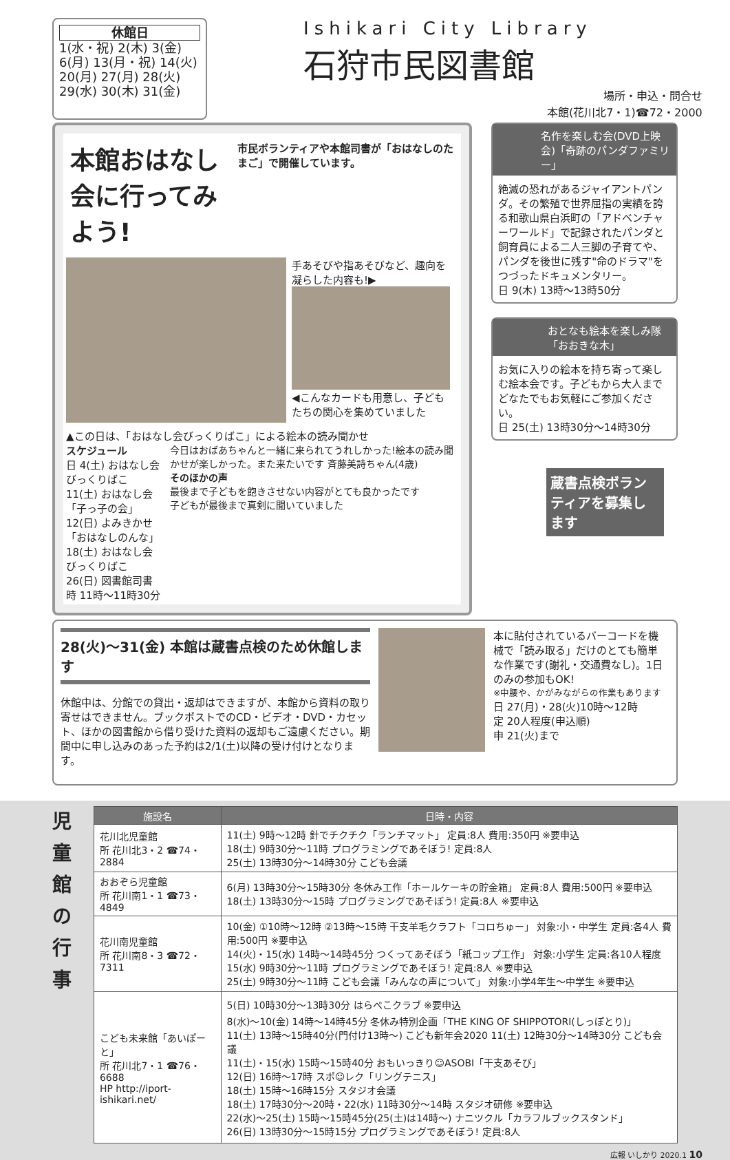休館日
1(水・祝) 2(木) 3(金)
6(月) 13(月・祝) 14(火)
20(月) 27(月) 28(火)
29(水) 30(木) 31(金)
Ishikari City Library
石狩市民図書館
場所・申込・問合せ
本館(花川北7・1)☎72・2000
本館おはなし会に行ってみよう!
市民ボランティアや本館司書が「おはなしのたまご」で開催しています。
手あそびや指あそびなど、趣向を凝らした内容も!▶
◀こんなカードも用意し、子どもたちの関心を集めていました
▲この日は、「おはなし会びっくりばこ」による絵本の読み聞かせ
スケジュール
日 4(土) おはなし会 びっくりばこ
11(土) おはなし会「子っ子の会」
12(日) よみきかせ「おはなしのんな」
18(土) おはなし会 びっくりばこ
26(日) 図書館司書
時 11時〜11時30分
今日はおばあちゃんと一緒に来られてうれしかった!絵本の読み聞かせが楽しかった。また来たいです 斉藤美詩ちゃん(4歳)
そのほかの声
最後まで子どもを飽きさせない内容がとても良かったです
子どもが最後まで真剣に聞いていました
名作を楽しむ会(DVD上映会)「奇跡のパンダファミリー」
絶滅の恐れがあるジャイアントパンダ。その繁殖で世界屈指の実績を誇る和歌山県白浜町の「アドベンチャーワールド」で記録されたパンダと飼育員による二人三脚の子育てや、パンダを後世に残す"命のドラマ"をつづったドキュメンタリー。
日 9(木) 13時〜13時50分
おとなも絵本を楽しみ隊「おおきな木」
お気に入りの絵本を持ち寄って楽しむ絵本会です。子どもから大人までどなたでもお気軽にご参加ください。
日 25(土) 13時30分〜14時30分
蔵書点検ボランティアを募集します
28(火)〜31(金) 本館は蔵書点検のため休館します
休館中は、分館での貸出・返却はできますが、本館から資料の取り寄せはできません。ブックポストでのCD・ビデオ・DVD・カセット、ほかの図書館から借り受けた資料の返却もご遠慮ください。期間中に申し込みのあった予約は2/1(土)以降の受け付けとなります。
本に貼付されているバーコードを機械で「読み取る」だけのとても簡単な作業です(謝礼・交通費なし)。1日のみの参加もOK!
※中腰や、かがみながらの作業もあります
日 27(月)・28(火)10時〜12時
定 20人程度(申込順)
申 21(火)まで
児
童
館
の
行
事
| 施設名 | 日時・内容 |
| --- | --- |
| 花川北児童館 所 花川北3・2 ☎74・2884 | 11(土) 9時〜12時 針でチクチク「ランチマット」 定員:8人 費用:350円 ※要申込 18(土) 9時30分〜11時 プログラミングであそぼう! 定員:8人 25(土) 13時30分〜14時30分 こども会議 |
| おおぞら児童館 所 花川南1・1 ☎73・4849 | 6(月) 13時30分〜15時30分 冬休み工作「ホールケーキの貯金箱」 定員:8人 費用:500円 ※要申込 18(土) 13時30分〜15時 プログラミングであそぼう! 定員:8人 ※要申込 |
| 花川南児童館 所 花川南8・3 ☎72・7311 | 10(金) ①10時〜12時 ②13時〜15時 干支羊毛クラフト「コロちゅー」 対象:小・中学生 定員:各4人 費用:500円 ※要申込 14(火)・15(水) 14時〜14時45分 つくってあそぼう「紙コップ工作」 対象:小学生 定員:各10人程度 15(水) 9時30分〜11時 プログラミングであそぼう! 定員:8人 ※要申込 25(土) 9時30分〜11時 こども会議「みんなの声について」 対象:小学4年生〜中学生 ※要申込 |
| こども未来館「あいぽーと」 所 花川北7・1 ☎76・6688 HP http://iport-ishikari.net/ | 5(日) 10時30分〜13時30分 はらぺこクラブ ※要申込 8(水)〜10(金) 14時〜14時45分 冬休み特別企画「THE KING OF SHIPPOTORI(しっぽとり)」 11(土) 13時〜15時40分(門付け13時〜) こども新年会2020 11(土) 12時30分〜14時30分 こども会議 11(土)・15(水) 15時〜15時40分 おもいっきり☺ASOBI「干支あそび」 12(日) 16時〜17時 スポ☺レク「リングテニス」 18(土) 15時〜16時15分 スタジオ会議 18(土) 17時30分〜20時・22(水) 11時30分〜14時 スタジオ研修 ※要申込 22(水)〜25(土) 15時〜15時45分(25(土)は14時〜) ナニツクル「カラフルブックスタンド」 26(日) 13時30分〜15時15分 プログラミングであそぼう! 定員:8人 |
広報 いしかり 2020.1 10